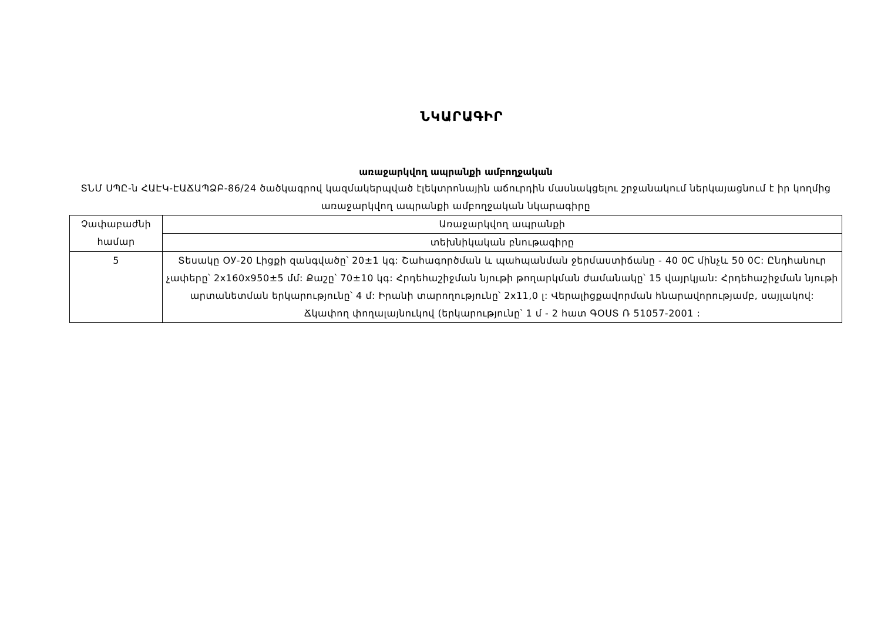ՆԿԱՐԱԳԻՐ
առաջարկվող ապրանքի ամբողջական
ՏՆՄ ՍՊԸ-ն ՀԱԷԿ-ԷԱՃԱՊՁԲ-86/24 ծածկագրով կազմակերպված էլեկտրոնային աճուրդին մասնակցելու շրջանակում ներկայացնում է իր կողմից առաջարկվող ապրանքի ամբողջական նկարագիրը
| Չափաբաժնի համար | Առաջարկվող ապրանքի |
| | տեխնիկական բնութագիրը |
| 5 | Տեսակը ОУ-20 Լիցքի զանգվածը՝ 20±1 կգ: Շահագործման և պահպանման ջերմաստիճանը - 40 0C մինչև 50 0C: Ընդհանուր չափերը՝ 2x160x950±5 մմ: Քաշը՝ 70±10 կգ: Հրդեհաշիջման նյութի թողարկման ժամանակը՝ 15 վայրկյան: Հրդեհաշիջման նյութի արտանետման երկարությունը՝ 4 մ: Իրանի տարողությունը՝ 2x11,0 լ: Վերալիցքավորման հնարավորությամբ, սայլակով: Ճկափող փողալայնուկով (երկարությունը՝ 1 մ - 2 հատ ԳՕՍՏ Ռ 51057-2001 : |